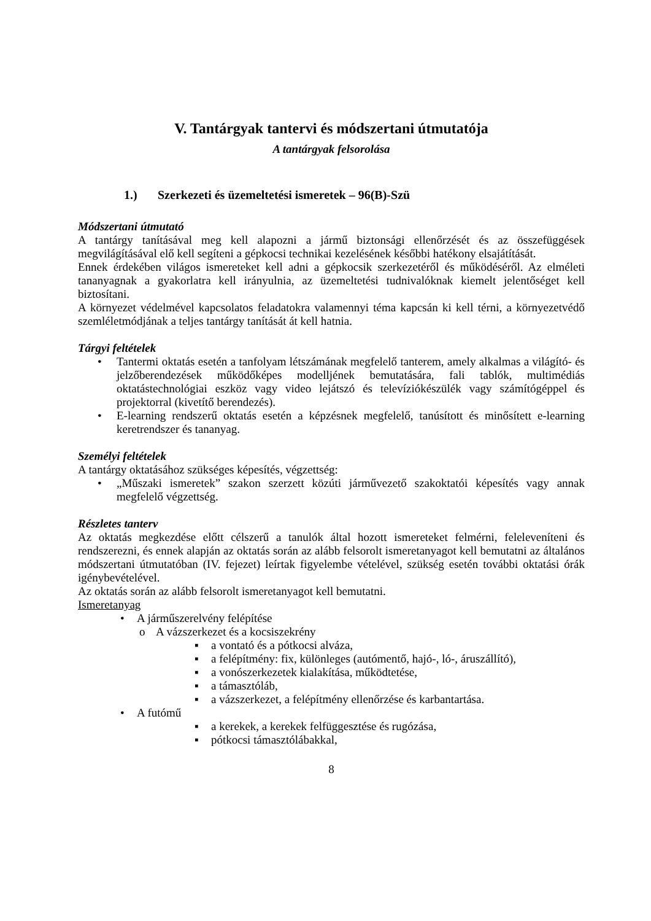V. Tantárgyak tantervi és módszertani útmutatója
A tantárgyak felsorolása
1.) Szerkezeti és üzemeltetési ismeretek – 96(B)-Szü
Módszertani útmutató
A tantárgy tanításával meg kell alapozni a jármű biztonsági ellenőrzését és az összefüggések megvilágításával elő kell segíteni a gépkocsi technikai kezelésének későbbi hatékony elsajátítását.
Ennek érdekében világos ismereteket kell adni a gépkocsik szerkezetéről és működéséről. Az elméleti tananyagnak a gyakorlatra kell irányulnia, az üzemeltetési tudnivalóknak kiemelt jelentőséget kell biztosítani.
A környezet védelmével kapcsolatos feladatokra valamennyi téma kapcsán ki kell térni, a környezetvédő szemléletmódjának a teljes tantárgy tanítását át kell hatnia.
Tárgyi feltételek
• Tantermi oktatás esetén a tanfolyam létszámának megfelelő tanterem, amely alkalmas a világító- és jelzőberendezések működőképes modelljének bemutatására, fali tablók, multimédiás oktatástechnológiai eszköz vagy video lejátszó és televíziókészülék vagy számítógéppel és projektorral (kivetítő berendezés).
• E-learning rendszerű oktatás esetén a képzésnek megfelelő, tanúsított és minősített e-learning keretrendszer és tananyag.
Személyi feltételek
A tantárgy oktatásához szükséges képesítés, végzettség:
• „Műszaki ismeretek” szakon szerzett közúti járművezető szakoktatói képesítés vagy annak megfelelő végzettség.
Részletes tanterv
Az oktatás megkezdése előtt célszerű a tanulók által hozott ismereteket felmérni, feleleveníteni és rendszerezni, és ennek alapján az oktatás során az alább felsorolt ismeretanyagot kell bemutatni az általános módszertani útmutatóban (IV. fejezet) leírtak figyelembe vételével, szükség esetén további oktatási órák igénybevételével.
Az oktatás során az alább felsorolt ismeretanyagot kell bemutatni.
Ismeretanyag
• A járműszerelvény felépítése
o A vázszerkezet és a kocsiszekrény
▪ a vontató és a pótkocsi alváza,
▪ a felépítmény: fix, különleges (autómentő, hajó-, ló-, áruszállító),
▪ a vonószerkezetek kialakítása, működtetése,
▪ a támasztóláb,
▪ a vázszerkezet, a felépítmény ellenőrzése és karbantartása.
• A futómű
▪ a kerekek, a kerekek felfüggesztése és rugózása,
▪ pótkocsi támasztólábakkal,
8